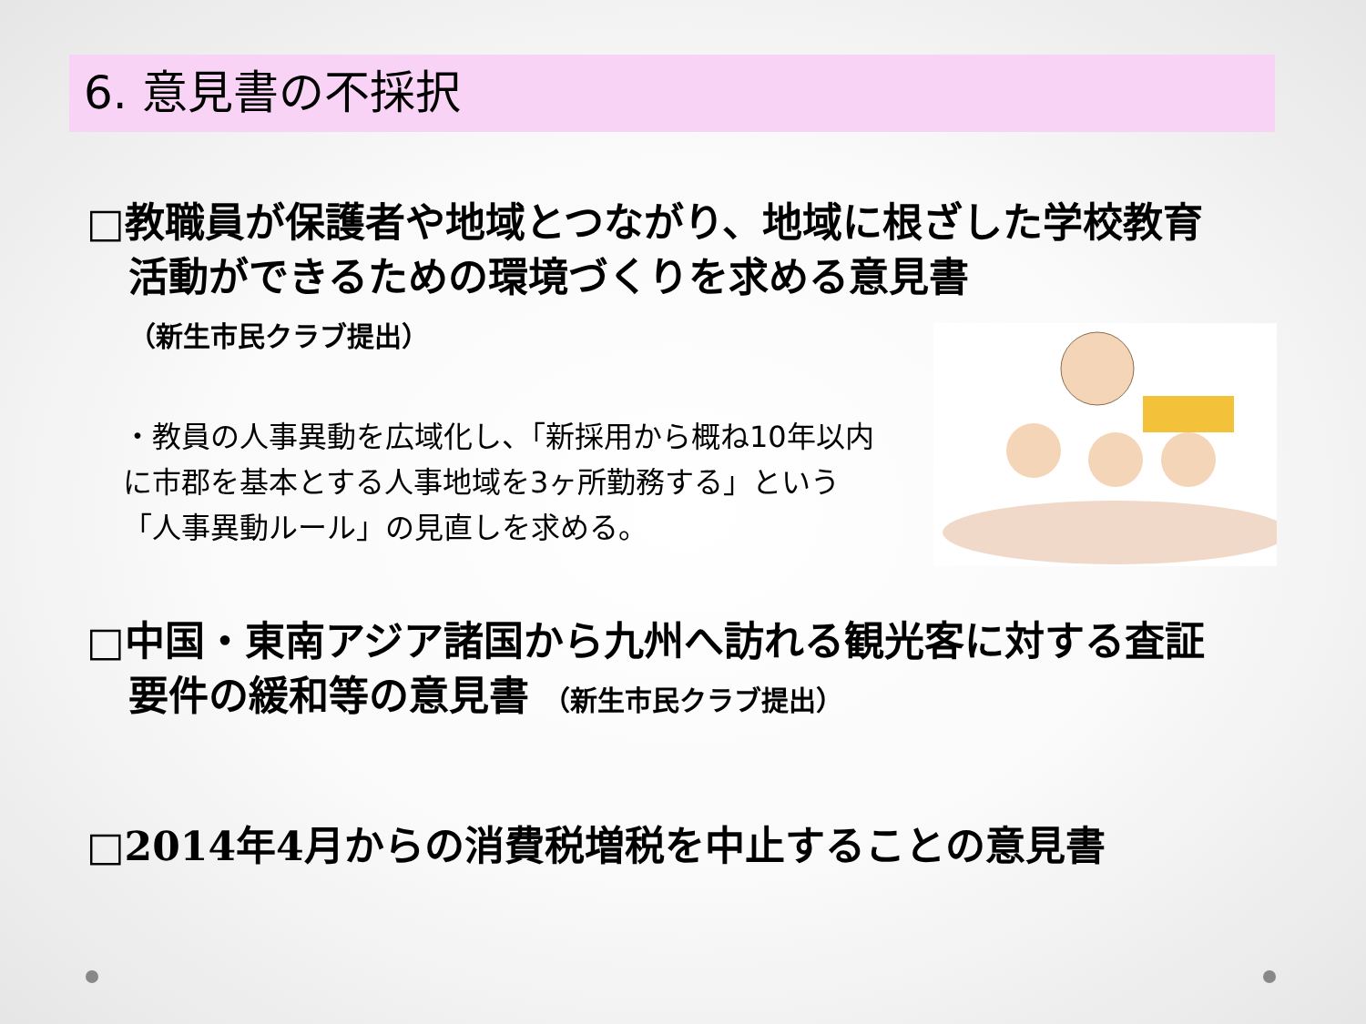6. 意見書の不採択
□教職員が保護者や地域とつながり、地域に根ざした学校教育活動ができるための環境づくりを求める意見書
（新生市民クラブ提出）
・教員の人事異動を広域化し、「新採用から概ね10年以内に市郡を基本とする人事地域を3ヶ所勤務する」という「人事異動ルール」の見直しを求める。
□中国・東南アジア諸国から九州へ訪れる観光客に対する査証要件の緩和等の意見書 （新生市民クラブ提出）
□2014年4月からの消費税増税を中止することの意見書